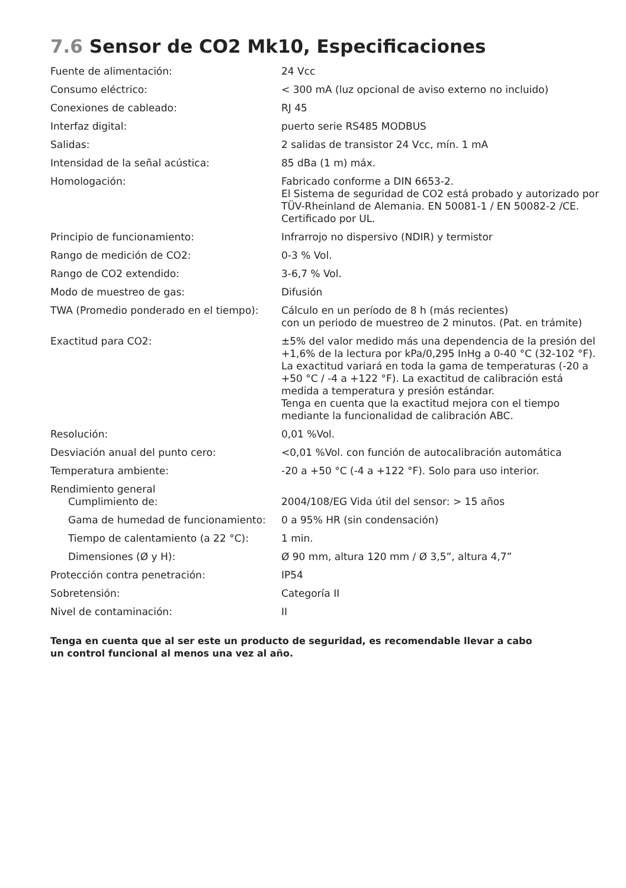7.6 Sensor de CO2 Mk10, Especificaciones
| Fuente de alimentación: | 24 Vcc |
| Consumo eléctrico: | < 300 mA (luz opcional de aviso externo no incluido) |
| Conexiones de cableado: | RJ 45 |
| Interfaz digital: | puerto serie RS485 MODBUS |
| Salidas: | 2 salidas de transistor 24 Vcc, mín. 1 mA |
| Intensidad de la señal acústica: | 85 dBa (1 m) máx. |
| Homologación: | Fabricado conforme a DIN 6653-2. El Sistema de seguridad de CO2 está probado y autorizado por TÜV-Rheinland de Alemania. EN 50081-1 / EN 50082-2 /CE. Certificado por UL. |
| Principio de funcionamiento: | Infrarrojo no dispersivo (NDIR) y termistor |
| Rango de medición de CO2: | 0-3 % Vol. |
| Rango de CO2 extendido: | 3-6,7 % Vol. |
| Modo de muestreo de gas: | Difusión |
| TWA (Promedio ponderado en el tiempo): | Cálculo en un período de 8 h (más recientes) con un periodo de muestreo de 2 minutos. (Pat. en trámite) |
| Exactitud para CO2: | ±5% del valor medido más una dependencia de la presión del +1,6% de la lectura por kPa/0,295 InHg a 0-40 °C (32-102 °F). La exactitud variará en toda la gama de temperaturas (-20 a +50 °C / -4 a +122 °F). La exactitud de calibración está medida a temperatura y presión estándar. Tenga en cuenta que la exactitud mejora con el tiempo mediante la funcionalidad de calibración ABC. |
| Resolución: | 0,01 %Vol. |
| Desviación anual del punto cero: | <0,01 %Vol. con función de autocalibración automática |
| Temperatura ambiente: | -20 a +50 °C (-4 a +122 °F). Solo para uso interior. |
| Rendimiento general | |
| Cumplimiento de: | 2004/108/EG Vida útil del sensor: > 15 años |
| Gama de humedad de funcionamiento: | 0 a 95% HR (sin condensación) |
| Tiempo de calentamiento (a 22 °C): | 1 min. |
| Dimensiones (Ø y H): | Ø 90 mm, altura 120 mm / Ø 3,5”, altura 4,7” |
| Protección contra penetración: | IP54 |
| Sobretensión: | Categoría II |
| Nivel de contaminación: | II |
Tenga en cuenta que al ser este un producto de seguridad, es recomendable llevar a cabo
un control funcional al menos una vez al año.